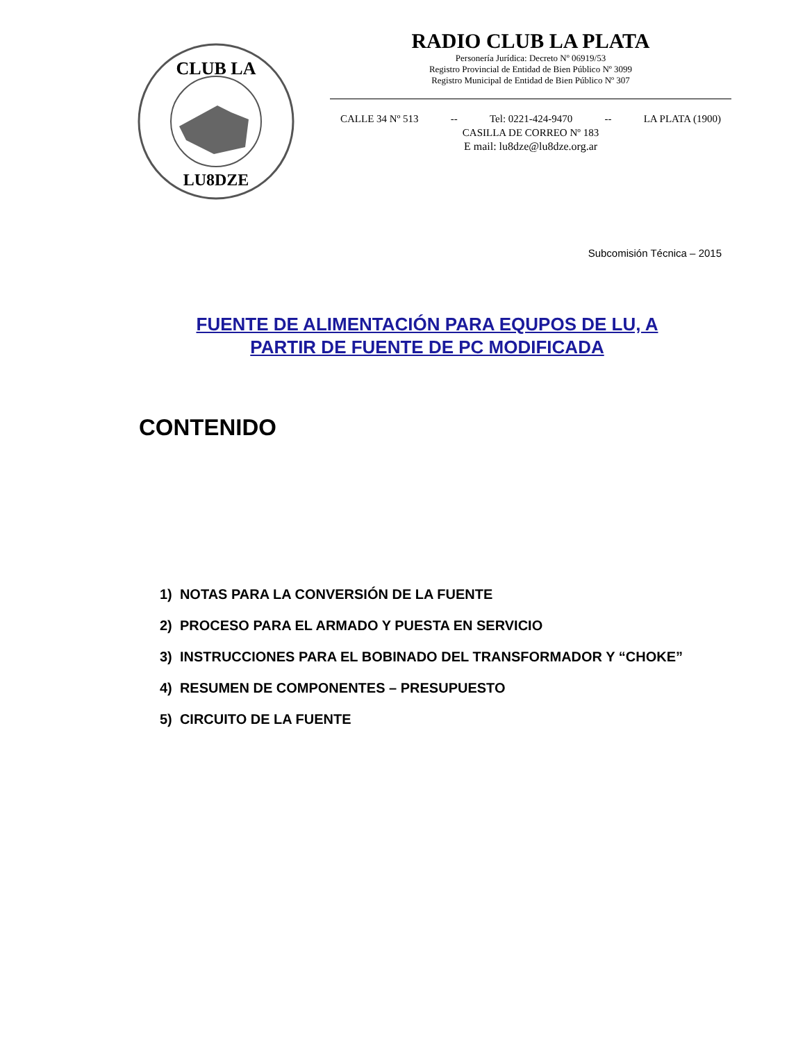CLUB LA
LU8DZE
RADIO CLUB LA PLATA
Personería Jurídica: Decreto Nº 06919/53
Registro Provincial de Entidad de Bien Público Nº 3099
Registro Municipal de Entidad de Bien Público Nº 307
CALLE 34 Nº 513 -- Tel: 0221-424-9470 -- LA PLATA (1900)
CASILLA DE CORREO Nº 183
E mail: lu8dze@lu8dze.org.ar
Subcomisión Técnica – 2015
FUENTE DE ALIMENTACIÓN PARA EQUPOS DE LU, A PARTIR DE FUENTE DE PC MODIFICADA
CONTENIDO
1) NOTAS PARA LA CONVERSIÓN DE LA FUENTE
2) PROCESO PARA EL ARMADO Y PUESTA EN SERVICIO
3) INSTRUCCIONES PARA EL BOBINADO DEL TRANSFORMADOR Y “CHOKE”
4) RESUMEN DE COMPONENTES – PRESUPUESTO
5) CIRCUITO DE LA FUENTE